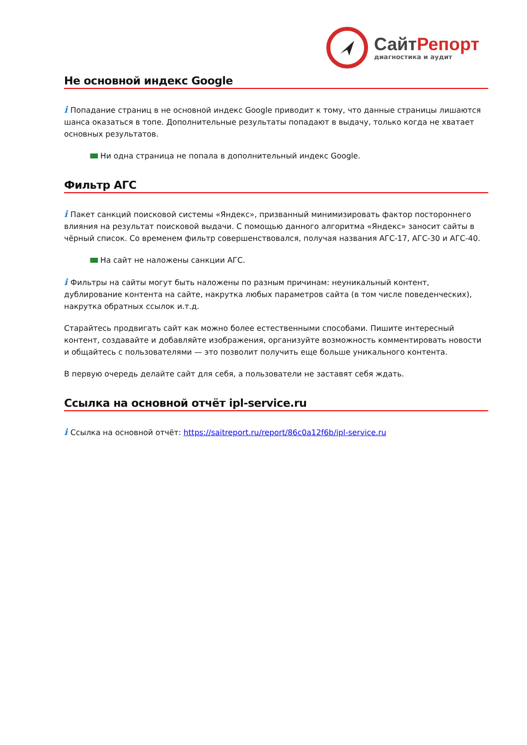СайтРепорт
диагностика и аудит
Не основной индекс Google
i Попадание страниц в не основной индекс Google приводит к тому, что данные страницы лишаются шанса оказаться в топе. Дополнительные результаты попадают в выдачу, только когда не хватает основных результатов.
Ни одна страница не попала в дополнительный индекс Google.
Фильтр АГС
i Пакет санкций поисковой системы «Яндекс», призванный минимизировать фактор постороннего влияния на результат поисковой выдачи. С помощью данного алгоритма «Яндекс» заносит сайты в чёрный список. Со временем фильтр совершенствовался, получая названия АГС-17, АГС-30 и АГС-40.
На сайт не наложены санкции АГС.
i Фильтры на сайты могут быть наложены по разным причинам: неуникальный контент, дублирование контента на сайте, накрутка любых параметров сайта (в том числе поведенческих), накрутка обратных ссылок и.т.д.
Старайтесь продвигать сайт как можно более естественными способами. Пишите интересный контент, создавайте и добавляйте изображения, организуйте возможность комментировать новости и общайтесь с пользователями — это позволит получить еще больше уникального контента.
В первую очередь делайте сайт для себя, а пользователи не заставят себя ждать.
Ссылка на основной отчёт ipl-service.ru
i Ссылка на основной отчёт: https://saitreport.ru/report/86c0a12f6b/ipl-service.ru